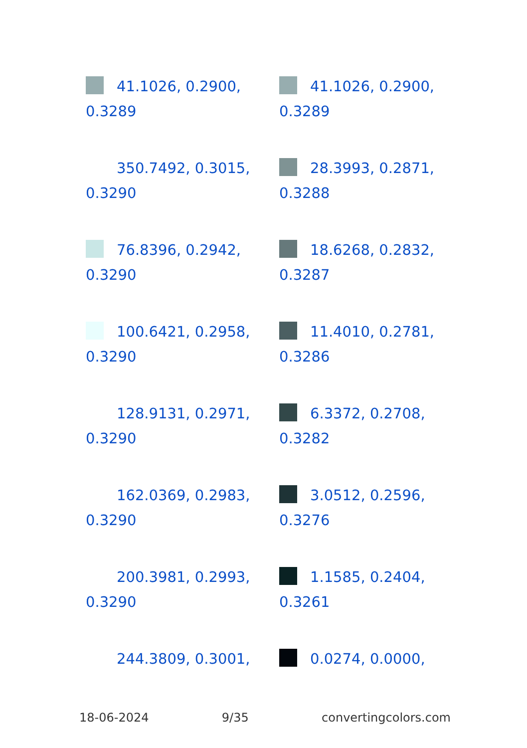41.1026, 0.2900, 0.3289
41.1026, 0.2900, 0.3289
350.7492, 0.3015, 0.3290
28.3993, 0.2871, 0.3288
76.8396, 0.2942, 0.3290
18.6268, 0.2832, 0.3287
100.6421, 0.2958, 0.3290
11.4010, 0.2781, 0.3286
128.9131, 0.2971, 0.3290
6.3372, 0.2708, 0.3282
162.0369, 0.2983, 0.3290
3.0512, 0.2596, 0.3276
200.3981, 0.2993, 0.3290
1.1585, 0.2404, 0.3261
244.3809, 0.3001,
0.0274, 0.0000,
18-06-2024 9/35 convertingcolors.com